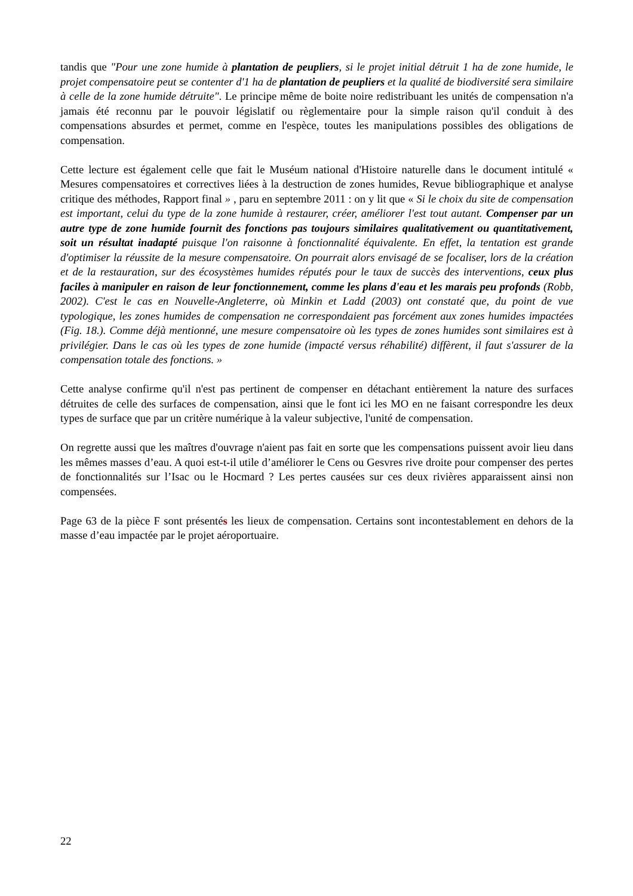tandis que "Pour une zone humide à plantation de peupliers, si le projet initial détruit 1 ha de zone humide, le projet compensatoire peut se contenter d'1 ha de plantation de peupliers et la qualité de biodiversité sera similaire à celle de la zone humide détruite". Le principe même de boite noire redistribuant les unités de compensation n'a jamais été reconnu par le pouvoir législatif ou règlementaire pour la simple raison qu'il conduit à des compensations absurdes et permet, comme en l'espèce, toutes les manipulations possibles des obligations de compensation.
Cette lecture est également celle que fait le Muséum national d'Histoire naturelle dans le document intitulé « Mesures compensatoires et correctives liées à la destruction de zones humides, Revue bibliographique et analyse critique des méthodes, Rapport final » , paru en septembre 2011 : on y lit que « Si le choix du site de compensation est important, celui du type de la zone humide à restaurer, créer, améliorer l'est tout autant. Compenser par un autre type de zone humide fournit des fonctions pas toujours similaires qualitativement ou quantitativement, soit un résultat inadapté puisque l'on raisonne à fonctionnalité équivalente. En effet, la tentation est grande d'optimiser la réussite de la mesure compensatoire. On pourrait alors envisagé de se focaliser, lors de la création et de la restauration, sur des écosystèmes humides réputés pour le taux de succès des interventions, ceux plus faciles à manipuler en raison de leur fonctionnement, comme les plans d'eau et les marais peu profonds (Robb, 2002). C'est le cas en Nouvelle-Angleterre, où Minkin et Ladd (2003) ont constaté que, du point de vue typologique, les zones humides de compensation ne correspondaient pas forcément aux zones humides impactées (Fig. 18.). Comme déjà mentionné, une mesure compensatoire où les types de zones humides sont similaires est à privilégier. Dans le cas où les types de zone humide (impacté versus réhabilité) diffèrent, il faut s'assurer de la compensation totale des fonctions. »
Cette analyse confirme qu'il n'est pas pertinent de compenser en détachant entièrement la nature des surfaces détruites de celle des surfaces de compensation, ainsi que le font ici les MO en ne faisant correspondre les deux types de surface que par un critère numérique à la valeur subjective, l'unité de compensation.
On regrette aussi que les maîtres d'ouvrage n'aient pas fait en sorte que les compensations puissent avoir lieu dans les mêmes masses d’eau. A quoi est-t-il utile d’améliorer le Cens ou Gesvres rive droite pour compenser des pertes de fonctionnalités sur l’Isac ou le Hocmard ? Les pertes causées sur ces deux rivières apparaissent ainsi non compensées.
Page 63 de la pièce F sont présentés les lieux de compensation. Certains sont incontestablement en dehors de la masse d’eau impactée par le projet aéroportuaire.
22